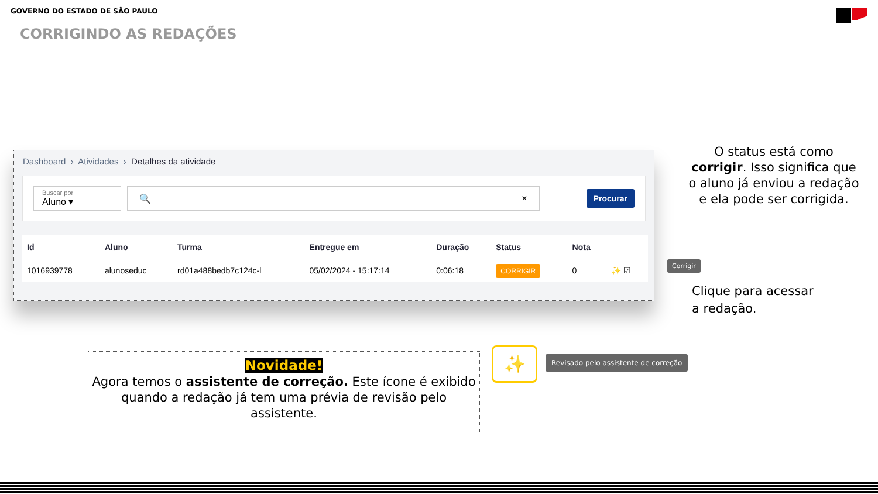GOVERNO DO ESTADO DE SÃO PAULO
CORRIGINDO AS REDAÇÕES
Dashboard › Atividades › Detalhes da atividade
Buscar por
Aluno ▾
🔍 ×
Procurar
| Id | Aluno | Turma | Entregue em | Duração | Status | Nota | |
| --- | --- | --- | --- | --- | --- | --- | --- |
| 1016939778 | alunoseduc | rd01a488bedb7c124c-l | 05/02/2024 - 15:17:14 | 0:06:18 | CORRIGIR | 0 | ✨ ☑ |
O status está como corrigir. Isso significa que o aluno já enviou a redação e ela pode ser corrigida.
Corrigir
Clique para acessar
a redação.
Novidade!
Agora temos o assistente de correção. Este ícone é exibido quando a redação já tem uma prévia de revisão pelo assistente.
✨
Revisado pelo assistente de correção